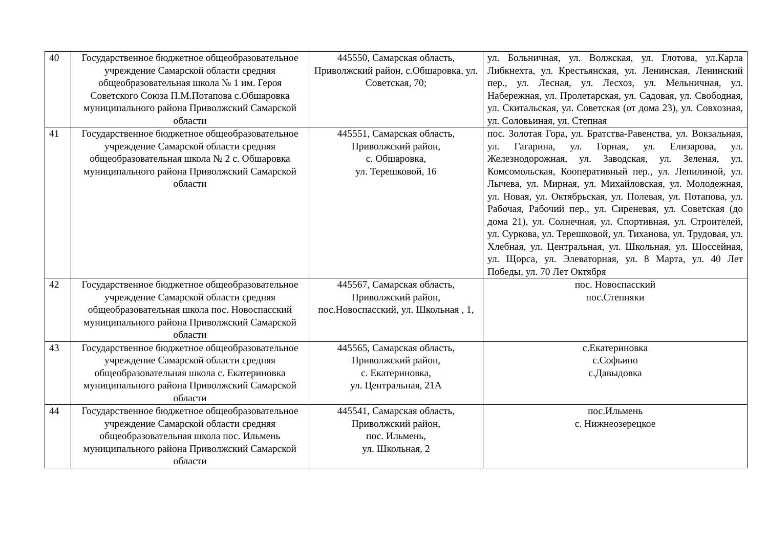| 40 | Государственное бюджетное общеобразовательное учреждение Самарской области средняя общеобразовательная школа № 1 им. Героя Советского Союза П.М.Потапова с.Обшаровка муниципального района Приволжский Самарской области | 445550, Самарская область, Приволжский район, с.Обшаровка, ул. Советская, 70; | ул. Больничная, ул. Волжская, ул. Глотова, ул.Карла Либкнехта, ул. Крестьянская, ул. Ленинская, Ленинский пер., ул. Лесная, ул. Лесхоз, ул. Мельничная, ул. Набережная, ул. Пролетарская, ул. Садовая, ул. Свободная, ул. Скитальская, ул. Советская (от дома 23), ул. Совхозная, ул. Соловьиная, ул. Степная |
| 41 | Государственное бюджетное общеобразовательное учреждение Самарской области средняя общеобразовательная школа № 2 с. Обшаровка муниципального района Приволжский Самарской области | 445551, Самарская область, Приволжский район, с. Обшаровка, ул. Терешковой, 16 | пос. Золотая Гора, ул. Братства-Равенства, ул. Вокзальная, ул. Гагарина, ул. Горная, ул. Елизарова, ул. Железнодорожная, ул. Заводская, ул. Зеленая, ул. Комсомольская, Кооперативный пер., ул. Лепилиной, ул. Лычева, ул. Мирная, ул. Михайловская, ул. Молодежная, ул. Новая, ул. Октябрьская, ул. Полевая, ул. Потапова, ул. Рабочая, Рабочий пер., ул. Сиреневая, ул. Советская (до дома 21), ул. Солнечная, ул. Спортивная, ул. Строителей, ул. Суркова, ул. Терешковой, ул. Тиханова, ул. Трудовая, ул. Хлебная, ул. Центральная, ул. Школьная, ул. Шоссейная, ул. Щорса, ул. Элеваторная, ул. 8 Марта, ул. 40 Лет Победы, ул. 70 Лет Октября |
| 42 | Государственное бюджетное общеобразовательное учреждение Самарской области средняя общеобразовательная школа пос. Новоспасский муниципального района Приволжский Самарской области | 445567, Самарская область, Приволжский район, пос.Новоспасский, ул. Школьная , 1, | пос. Новоспасский пос.Степняки |
| 43 | Государственное бюджетное общеобразовательное учреждение Самарской области средняя общеобразовательная школа с. Екатериновка муниципального района Приволжский Самарской области | 445565, Самарская область, Приволжский район, с. Екатериновка, ул. Центральная, 21А | с.Екатериновка с.Софьино с.Давыдовка |
| 44 | Государственное бюджетное общеобразовательное учреждение Самарской области средняя общеобразовательная школа пос. Ильмень муниципального района Приволжский Самарской области | 445541, Самарская область, Приволжский район, пос. Ильмень, ул. Школьная, 2 | пос.Ильмень с. Нижнеозерецкое |